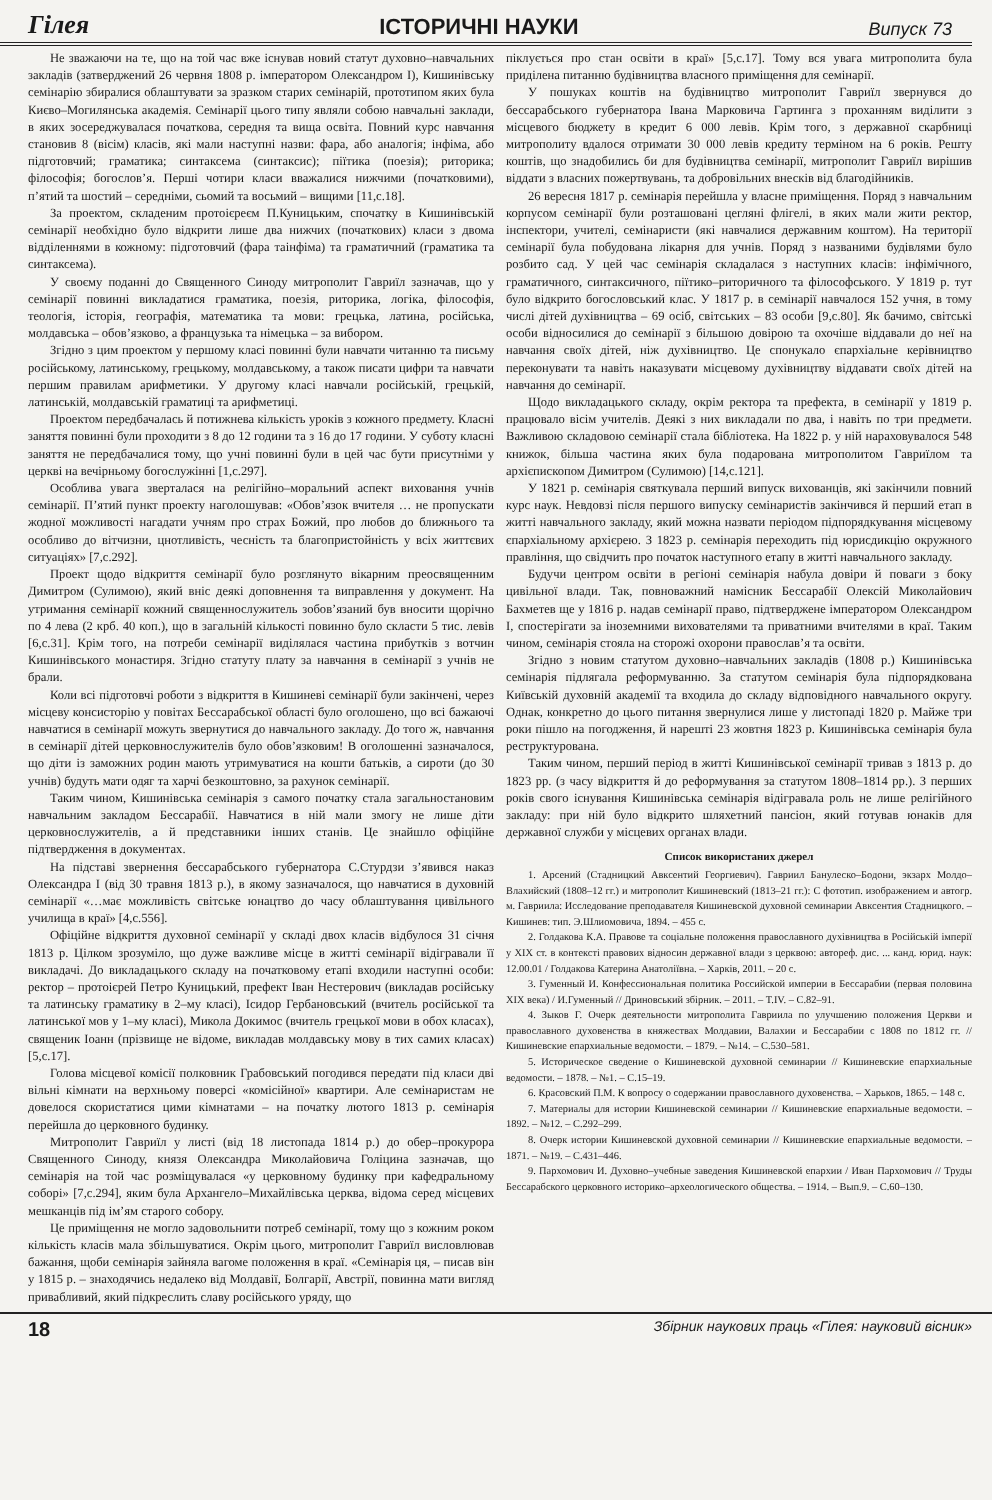Гілея ІСТОРИЧНІ НАУКИ Випуск 73
Не зважаючи на те, що на той час вже існував новий статут духовно–навчальних закладів (затверджений 26 червня 1808 р. імператором Олександром І), Кишинівську семінарію збиралися облаштувати за зразком старих семінарій, прототипом яких була Києво–Могилянська академія. Семінарії цього типу являли собою навчальні заклади, в яких зосереджувалася початкова, середня та вища освіта. Повний курс навчання становив 8 (вісім) класів, які мали наступні назви: фара, або аналогія; інфіма, або підготовчий; граматика; синтаксема (синтаксис); піїтика (поезія); риторика; філософія; богослов’я. Перші чотири класи вважалися нижчими (початковими), п’ятий та шостий – середніми, сьомий та восьмий – вищими [11,с.18].
За проектом, складеним протоієреєм П.Куницьким, спочатку в Кишинівській семінарії необхідно було відкрити лише два нижчих (початкових) класи з двома відділеннями в кожному: підготовчий (фара таінфіма) та граматичний (граматика та синтаксема).
У своєму поданні до Священного Синоду митрополит Гавриїл зазначав, що у семінарії повинні викладатися граматика, поезія, риторика, логіка, філософія, теологія, історія, географія, математика та мови: грецька, латина, російська, молдавська – обов’язково, а французька та німецька – за вибором.
Згідно з цим проектом у першому класі повинні були навчати читанню та письму російському, латинському, грецькому, молдавському, а також писати цифри та навчати першим правилам арифметики. У другому класі навчали російській, грецькій, латинській, молдавській граматиці та арифметиці.
Проектом передбачалась й потижнева кількість уроків з кожного предмету. Класні заняття повинні були проходити з 8 до 12 години та з 16 до 17 години. У суботу класні заняття не передбачалися тому, що учні повинні були в цей час бути присутніми у церкві на вечірньому богослужінні [1,с.297].
Особлива увага зверталася на релігійно–моральний аспект виховання учнів семінарії. П’ятий пункт проекту наголошував: «Обов’язок вчителя … не пропускати жодної можливості нагадати учням про страх Божий, про любов до ближнього та особливо до вітчизни, цнотливість, чесність та благопристойність у всіх життєвих ситуаціях» [7,с.292].
Проект щодо відкриття семінарії було розглянуто вікарним преосвященним Димитром (Сулимою), який вніс деякі доповнення та виправлення у документ. На утримання семінарії кожний священнослужитель зобов’язаний був вносити щорічно по 4 лева (2 крб. 40 коп.), що в загальній кількості повинно було скласти 5 тис. левів [6,с.31]. Крім того, на потреби семінарії виділялася частина прибутків з вотчин Кишинівського монастиря. Згідно статуту плату за навчання в семінарії з учнів не брали.
Коли всі підготовчі роботи з відкриття в Кишиневі семінарії були закінчені, через місцеву консисторію у повітах Бессарабської області було оголошено, що всі бажаючі навчатися в семінарії можуть звернутися до навчального закладу. До того ж, навчання в семінарії дітей церковнослужителів було обов’язковим! В оголошенні зазначалося, що діти із заможних родин мають утримуватися на кошти батьків, а сироти (до 30 учнів) будуть мати одяг та харчі безкоштовно, за рахунок семінарії.
Таким чином, Кишинівська семінарія з самого початку стала загальностановим навчальним закладом Бессарабії. Навчатися в ній мали змогу не лише діти церковнослужителів, а й представники інших станів. Це знайшло офіційне підтвердження в документах.
На підставі звернення бессарабського губернатора С.Стурдзи з’явився наказ Олександра І (від 30 травня 1813 р.), в якому зазначалося, що навчатися в духовній семінарії «…має можливість світське юнацтво до часу облаштування цивільного училища в краї» [4,с.556].
Офіційне відкриття духовної семінарії у складі двох класів відбулося 31 січня 1813 р. Цілком зрозуміло, що дуже важливе місце в житті семінарії відігравали її викладачі. До викладацького складу на початковому етапі входили наступні особи: ректор – протоієрей Петро Куницький, префект Іван Нестерович (викладав російську та латинську граматику в 2–му класі), Ісидор Гербановський (вчитель російської та латинської мов у 1–му класі), Микола Докимос (вчитель грецької мови в обох класах), священик Іоанн (прізвище не відоме, викладав молдавську мову в тих самих класах) [5,с.17].
Голова місцевої комісії полковник Грабовський погодився передати під класи дві вільні кімнати на верхньому поверсі «комісійної» квартири. Але семінаристам не довелося скористатися цими кімнатами – на початку лютого 1813 р. семінарія перейшла до церковного будинку.
Митрополит Гавриїл у листі (від 18 листопада 1814 р.) до обер–прокурора Священного Синоду, князя Олександра Миколайовича Голіцина зазначав, що семінарія на той час розміщувалася «у церковному будинку при кафедральному соборі» [7,с.294], яким була Архангело–Михайлівська церква, відома серед місцевих мешканців під ім’ям старого собору.
Це приміщення не могло задовольнити потреб семінарії, тому що з кожним роком кількість класів мала збільшуватися. Окрім цього, митрополит Гавриїл висловлював бажання, щоби семінарія зайняла вагоме положення в краї. «Семінарія ця, – писав він у 1815 р. – знаходячись недалеко від Молдавії, Болгарії, Австрії, повинна мати вигляд привабливий, який підкреслить славу російського уряду, що
піклується про стан освіти в краї» [5,с.17]. Тому вся увага митрополита була приділена питанню будівництва власного приміщення для семінарії.
У пошуках коштів на будівництво митрополит Гавриїл звернувся до бессарабського губернатора Івана Марковича Гартинга з проханням виділити з місцевого бюджету в кредит 6 000 левів. Крім того, з державної скарбниці митрополиту вдалося отримати 30 000 левів кредиту терміном на 6 років. Решту коштів, що знадобились би для будівництва семінарії, митрополит Гавриїл вирішив віддати з власних пожертвувань, та добровільних внесків від благодійників.
26 вересня 1817 р. семінарія перейшла у власне приміщення. Поряд з навчальним корпусом семінарії були розташовані цегляні флігелі, в яких мали жити ректор, інспектори, учителі, семінаристи (які навчалися державним коштом). На території семінарії була побудована лікарня для учнів. Поряд з названими будівлями було розбито сад. У цей час семінарія складалася з наступних класів: інфімічного, граматичного, синтаксичного, піїтико–риторичного та філософського. У 1819 р. тут було відкрито богословський клас. У 1817 р. в семінарії навчалося 152 учня, в тому числі дітей духівництва – 69 осіб, світських – 83 особи [9,с.80]. Як бачимо, світські особи відносилися до семінарії з більшою довірою та охочіше віддавали до неї на навчання своїх дітей, ніж духівництво. Це спонукало єпархіальне керівництво переконувати та навіть наказувати місцевому духівництву віддавати своїх дітей на навчання до семінарії.
Щодо викладацького складу, окрім ректора та префекта, в семінарії у 1819 р. працювало вісім учителів. Деякі з них викладали по два, і навіть по три предмети. Важливою складовою семінарії стала бібліотека. На 1822 р. у ній нараховувалося 548 книжок, більша частина яких була подарована митрополитом Гавриїлом та архієпископом Димитром (Сулимою) [14,с.121].
У 1821 р. семінарія святкувала перший випуск вихованців, які закінчили повний курс наук. Невдовзі після першого випуску семінаристів закінчився й перший етап в житті навчального закладу, який можна назвати періодом підпорядкування місцевому єпархіальному архієрею. З 1823 р. семінарія переходить під юрисдикцію окружного правління, що свідчить про початок наступного етапу в житті навчального закладу.
Будучи центром освіти в регіоні семінарія набула довіри й поваги з боку цивільної влади. Так, повноважний намісник Бессарабії Олексій Миколайович Бахметев ще у 1816 р. надав семінарії право, підтверджене імператором Олександром І, спостерігати за іноземними вихователями та приватними вчителями в краї. Таким чином, семінарія стояла на сторожі охорони православ’я та освіти.
Згідно з новим статутом духовно–навчальних закладів (1808 р.) Кишинівська семінарія підлягала реформуванню. За статутом семінарія була підпорядкована Київській духовній академії та входила до складу відповідного навчального округу. Однак, конкретно до цього питання звернулися лише у листопаді 1820 р. Майже три роки пішло на погодження, й нарешті 23 жовтня 1823 р. Кишинівська семінарія була реструктурована.
Таким чином, перший період в житті Кишинівської семінарії тривав з 1813 р. до 1823 рр. (з часу відкриття й до реформування за статутом 1808–1814 рр.). З перших років свого існування Кишинівська семінарія відігравала роль не лише релігійного закладу: при ній було відкрито шляхетний пансіон, який готував юнаків для державної служби у місцевих органах влади.
Список використаних джерел
1. Арсений (Стадницкий Авксентий Георгиевич). Гавриил Банулеско–Бодони, экзарх Молдо–Влахийский (1808–12 гг.) и митрополит Кишиневский (1813–21 гг.): С фототип. изображением и автогр. м. Гавриила: Исследование преподавателя Кишиневской духовной семинарии Авксентия Стадницкого. – Кишинев: тип. Э.Шлиомовича, 1894. – 455 с.
2. Голдакова К.А. Правове та соціальне положення православного духівництва в Російській імперії у XIX ст. в контексті правових відносин державної влади з церквою: автореф. дис. ... канд. юрид. наук: 12.00.01 / Голдакова Катерина Анатоліївна. – Харків, 2011. – 20 с.
3. Гуменный И. Конфессиональная политика Российской империи в Бессарабии (первая половина XIX века) / И.Гуменный // Дриновський збірник. – 2011. – T.IV. – C.82–91.
4. Зыков Г. Очерк деятельности митрополита Гавриила по улучшению положения Церкви и православного духовенства в княжествах Молдавии, Валахии и Бессарабии с 1808 по 1812 гг. // Кишиневские епархиальные ведомости. – 1879. – №14. – С.530–581.
5. Историческое сведение о Кишиневской духовной семинарии // Кишиневские епархиальные ведомости. – 1878. – №1. – С.15–19.
6. Красовский П.М. К вопросу о содержании православного духовенства. – Харьков, 1865. – 148 с.
7. Материалы для истории Кишиневской семинарии // Кишиневские епархиальные ведомости. – 1892. – №12. – С.292–299.
8. Очерк истории Кишиневской духовной семинарии // Кишиневские епархиальные ведомости. – 1871. – №19. – С.431–446.
9. Пархомович И. Духовно–учебные заведения Кишиневской епархии / Иван Пархомович // Труды Бессарабского церковного историко–археологического общества. – 1914. – Вып.9. – С.60–130.
18 Збірник наукових праць «Гілея: науковий вісник»